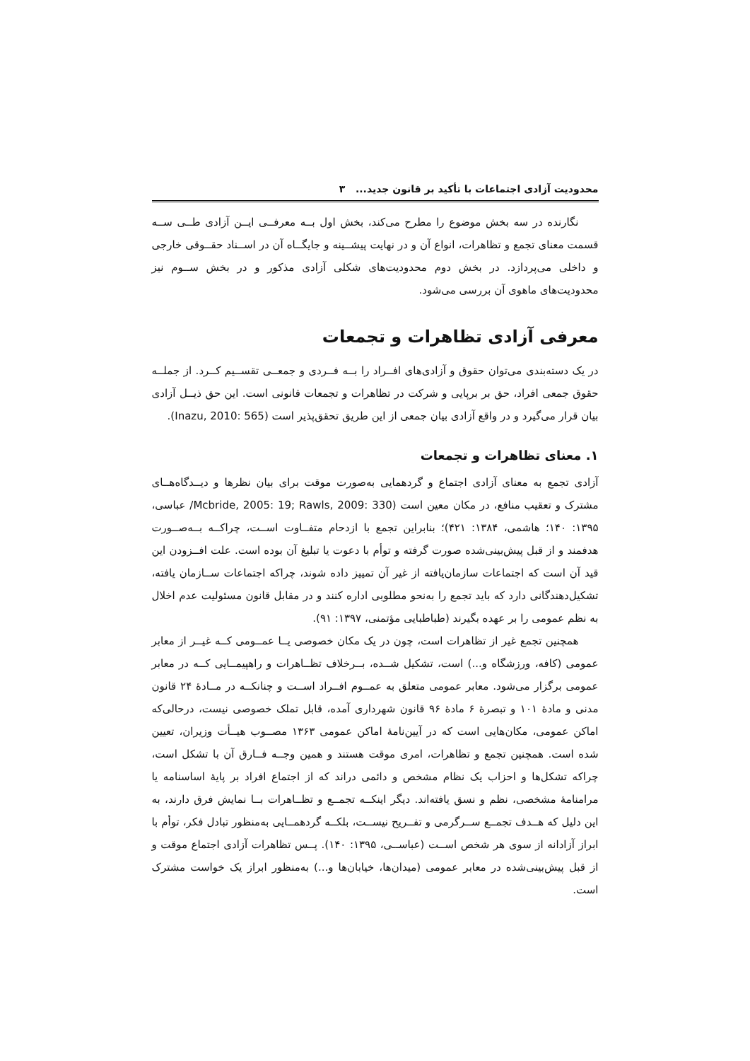محدودیت آزادی اجتماعات با تأکید بر قانون جدید... ۳
نگارنده در سه بخش موضوع را مطرح می‌کند، بخش اول بــه معرفــی ایــن آزادی طــی ســه قسمت معنای تجمع و تظاهرات، انواع آن و در نهایت پیشــینه و جایگــاه آن در اســناد حقــوقی خارجی و داخلی می‌پردازد. در بخش دوم محدودیت‌های شکلی آزادی مذکور و در بخش ســوم نیز محدودیت‌های ماهوی آن بررسی می‌شود.
معرفی آزادی تظاهرات و تجمعات
در یک دسته‌بندی می‌توان حقوق و آزادی‌های افــراد را بــه فــردی و جمعــی تقســیم کــرد. از جملــه حقوق جمعی افراد، حق بر برپایی و شرکت در تظاهرات و تجمعات قانونی است. این حق ذیــل آزادی بیان قرار می‌گیرد و در واقع آزادی بیان جمعی از این طریق تحقق‌پذیر است (Inazu, 2010: 565).
۱. معنای تظاهرات و تجمعات
آزادی تجمع به معنای آزادی اجتماع و گردهمایی به‌صورت موقت برای بیان نظرها و دیــدگاه‌هــای مشترک و تعقیب منافع، در مکان معین است (Mcbride, 2005: 19; Rawls, 2009: 330/ عباسی، ۱۳۹۵: ۱۴۰؛ هاشمی، ۱۳۸۴: ۴۲۱)؛ بنابراین تجمع با ازدحام متفــاوت اســت، چراکــه بــه‌صــورت هدفمند و از قبل پیش‌بینی‌شده صورت گرفته و توأم با دعوت یا تبلیغ آن بوده است. علت افــزودن این قید آن است که اجتماعات سازمان‌یافته از غیر آن تمییز داده شوند، چراکه اجتماعات ســازمان یافته، تشکیل‌دهندگانی دارد که باید تجمع را به‌نحو مطلوبی اداره کنند و در مقابل قانون مسئولیت عدم اخلال به نظم عمومی را بر عهده بگیرند (طباطبایی مؤتمنی، ۱۳۹۷: ۹۱).
همچنین تجمع غیر از تظاهرات است، چون در یک مکان خصوصی یــا عمــومی کــه غیــر از معابر عمومی (کافه، ورزشگاه و...) است، تشکیل شــده، بــرخلاف تظــاهرات و راهپیمــایی کــه در معابر عمومی برگزار می‌شود. معابر عمومی متعلق به عمــوم افــراد اســت و چنانکــه در مــادهٔ ۲۴ قانون مدنی و مادهٔ ۱۰۱ و تبصرهٔ ۶ مادهٔ ۹۶ قانون شهرداری آمده، قابل تملک خصوصی نیست، درحالی‌که اماکن عمومی، مکان‌هایی است که در آیین‌نامهٔ اماکن عمومی ۱۳۶۳ مصــوب هیــأت وزیران، تعیین شده است. همچنین تجمع و تظاهرات، امری موقت هستند و همین وجــه فــارق آن با تشکل است، چراکه تشکل‌ها و احزاب یک نظام مشخص و دائمی دراند که از اجتماع افراد بر پایهٔ اساسنامه یا مرامنامهٔ مشخصی، نظم و نسق یافته‌اند. دیگر اینکــه تجمــع و تظــاهرات بــا نمایش فرق دارند، به این دلیل که هــدف تجمــع ســرگرمی و تفــریح نیســت، بلکــه گردهمــایی به‌منظور تبادل فکر، توأم با ابراز آزادانه از سوی هر شخص اســت (عباســی، ۱۳۹۵: ۱۴۰). پــس تظاهرات آزادی اجتماع موقت و از قبل پیش‌بینی‌شده در معابر عمومی (میدان‌ها، خیابان‌ها و...) به‌منظور ابراز یک خواست مشترک است.